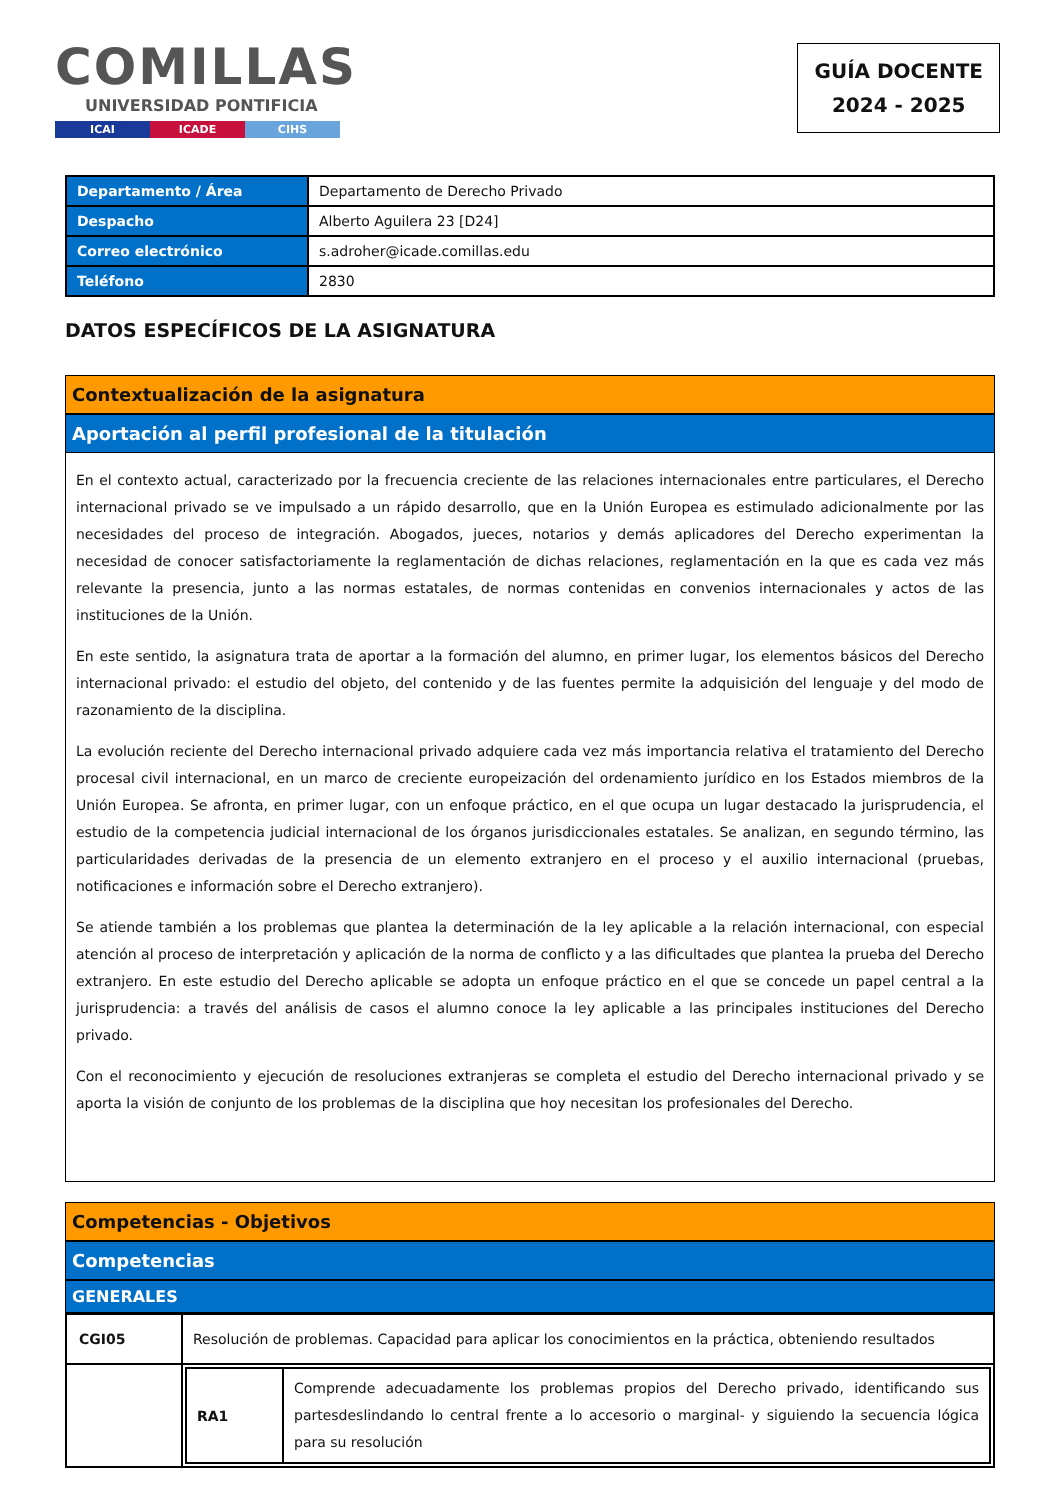COMILLAS
UNIVERSIDAD PONTIFICIA
ICAI ICADE CIHS
GUÍA DOCENTE
2024 - 2025
| Departamento / Área | Departamento de Derecho Privado |
| Despacho | Alberto Aguilera 23 [D24] |
| Correo electrónico | s.adroher@icade.comillas.edu |
| Teléfono | 2830 |
DATOS ESPECÍFICOS DE LA ASIGNATURA
Contextualización de la asignatura
Aportación al perfil profesional de la titulación
En el contexto actual, caracterizado por la frecuencia creciente de las relaciones internacionales entre particulares, el Derecho internacional privado se ve impulsado a un rápido desarrollo, que en la Unión Europea es estimulado adicionalmente por las necesidades del proceso de integración. Abogados, jueces, notarios y demás aplicadores del Derecho experimentan la necesidad de conocer satisfactoriamente la reglamentación de dichas relaciones, reglamentación en la que es cada vez más relevante la presencia, junto a las normas estatales, de normas contenidas en convenios internacionales y actos de las instituciones de la Unión.
En este sentido, la asignatura trata de aportar a la formación del alumno, en primer lugar, los elementos básicos del Derecho internacional privado: el estudio del objeto, del contenido y de las fuentes permite la adquisición del lenguaje y del modo de razonamiento de la disciplina.
La evolución reciente del Derecho internacional privado adquiere cada vez más importancia relativa el tratamiento del Derecho procesal civil internacional, en un marco de creciente europeización del ordenamiento jurídico en los Estados miembros de la Unión Europea. Se afronta, en primer lugar, con un enfoque práctico, en el que ocupa un lugar destacado la jurisprudencia, el estudio de la competencia judicial internacional de los órganos jurisdiccionales estatales. Se analizan, en segundo término, las particularidades derivadas de la presencia de un elemento extranjero en el proceso y el auxilio internacional (pruebas, notificaciones e información sobre el Derecho extranjero).
Se atiende también a los problemas que plantea la determinación de la ley aplicable a la relación internacional, con especial atención al proceso de interpretación y aplicación de la norma de conflicto y a las dificultades que plantea la prueba del Derecho extranjero. En este estudio del Derecho aplicable se adopta un enfoque práctico en el que se concede un papel central a la jurisprudencia: a través del análisis de casos el alumno conoce la ley aplicable a las principales instituciones del Derecho privado.
Con el reconocimiento y ejecución de resoluciones extranjeras se completa el estudio del Derecho internacional privado y se aporta la visión de conjunto de los problemas de la disciplina que hoy necesitan los profesionales del Derecho.
Competencias - Objetivos
Competencias
GENERALES
| CGI05 | Resolución de problemas. Capacidad para aplicar los conocimientos en la práctica, obteniendo resultados |
| | / RA1 / Comprende adecuadamente los problemas propios del Derecho privado, identificando sus partesdeslindando lo central frente a lo accesorio o marginal- y siguiendo la secuencia lógica para su resolución / |